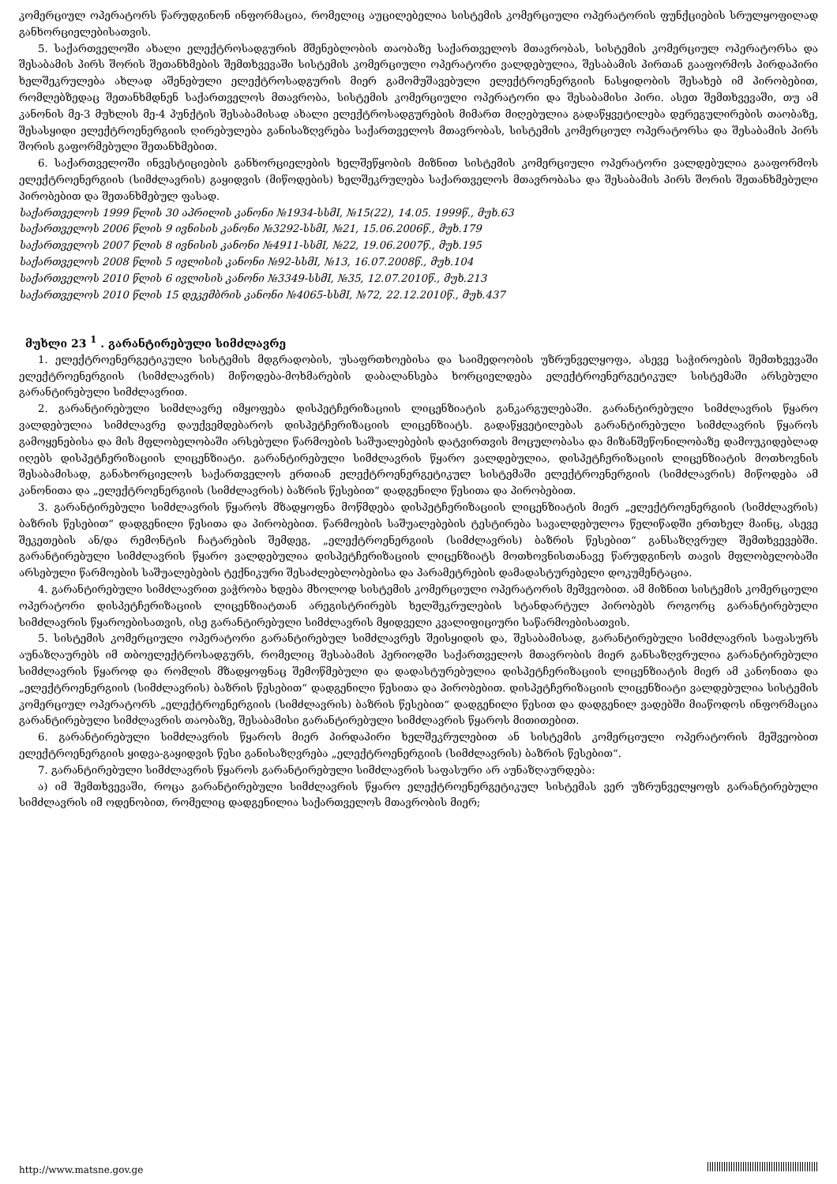კომერციულ ოპერატორს წარუდგინონ ინფორმაცია, რომელიც აუცილებელია სისტემის კომერციული ოპერატორის ფუნქციების სრულყოფილად განხორციელებისათვის.
5. საქართველოში ახალი ელექტროსადგურის მშენებლობის თაობაზე საქართველოს მთავრობას, სისტემის კომერციულ ოპერატორსა და შესაბამის პირს შორის შეთანხმების შემთხვევაში სისტემის კომერციული ოპერატორი ვალდებულია, შესაბამის პირთან გააფორმოს პირდაპირი ხელშეკრულება ახლად აშენებული ელექტროსადგურის მიერ გამომუშავებული ელექტროენერგიის ნასყიდობის შესახებ იმ პირობებით, რომლებზედაც შეთანხმდნენ საქართველოს მთავრობა, სისტემის კომერციული ოპერატორი და შესაბამისი პირი. ასეთ შემთხვევაში, თუ ამ კანონის მე-3 მუხლის მე-4 პუნქტის შესაბამისად ახალი ელექტროსადგურების მიმართ მიღებულია გადაწყვეტილება დერეგულირების თაობაზე, შესასყიდი ელექტროენერგიის ღირებულება განისაზღვრება საქართველოს მთავრობას, სისტემის კომერციულ ოპერატორსა და შესაბამის პირს შორის გაფორმებული შეთანხმებით.
6. საქართველოში ინვესტიციების განხორციელების ხელშეწყობის მიზნით სისტემის კომერციული ოპერატორი ვალდებულია გააფორმოს ელექტროენერგიის (სიმძლავრის) გაყიდვის (მიწოდების) ხელშეკრულება საქართველოს მთავრობასა და შესაბამის პირს შორის შეთანხმებული პირობებით და შეთანხმებულ ფასად.
საქართველოს 1999 წლის 30 აპრილის კანონი №1934-სსმI, №15(22), 14.05. 1999წ., მუხ.63
საქართველოს 2006 წლის 9 ივნისის კანონი №3292-სსმI, №21, 15.06.2006წ., მუხ.179
საქართველოს 2007 წლის 8 ივნისის კანონი №4911-სსმI, №22, 19.06.2007წ., მუხ.195
საქართველოს 2008 წლის 5 ივლისის კანონი №92-სსმI, №13, 16.07.2008წ., მუხ.104
საქართველოს 2010 წლის 6 ივლისის კანონი №3349-სსმI, №35, 12.07.2010წ., მუხ.213
საქართველოს 2010 წლის 15 დეკემბრის კანონი №4065-სსმI, №72, 22.12.2010წ., მუხ.437
მუხლი 23 <sup>1</sup> . გარანტირებული სიმძლავრე
1. ელექტროენერგეტიკული სისტემის მდგრადობის, უსაფრთხოებისა და საიმედოობის უზრუნველყოფა, ასევე საჭიროების შემთხვევაში ელექტროენერგიის (სიმძლავრის) მიწოდება-მოხმარების დაბალანსება ხორციელდება ელექტროენერგეტიკულ სისტემაში არსებული გარანტირებული სიმძლავრით.
2. გარანტირებული სიმძლავრე იმყოფება დისპეტჩერიზაციის ლიცენზიატის განკარგულებაში. გარანტირებული სიმძლავრის წყარო ვალდებულია სიმძლავრე დაუქვემდებაროს დისპეტჩერიზაციის ლიცენზიატს. გადაწყვეტილებას გარანტირებული სიმძლავრის წყაროს გამოყენებისა და მის მფლობელობაში არსებული წარმოების საშუალებების დატვირთვის მოცულობასა და მიზანშეწონილობაზე დამოუკიდებლად იღებს დისპეტჩერიზაციის ლიცენზიატი. გარანტირებული სიმძლავრის წყარო ვალდებულია, დისპეტჩერიზაციის ლიცენზიატის მოთხოვნის შესაბამისად, განახორციელოს საქართველოს ერთიან ელექტროენერგეტიკულ სისტემაში ელექტროენერგიის (სიმძლავრის) მიწოდება ამ კანონითა და „ელექტროენერგიის (სიმძლავრის) ბაზრის წესებით“ დადგენილი წესითა და პირობებით.
3. გარანტირებული სიმძლავრის წყაროს მზადყოფნა მოწმდება დისპეტჩერიზაციის ლიცენზიატის მიერ „ელექტროენერგიის (სიმძლავრის) ბაზრის წესებით“ დადგენილი წესითა და პირობებით. წარმოების საშუალებების ტესტირება სავალდებულოა წელიწადში ერთხელ მაინც, ასევე შეკეთების ან/და რემონტის ჩატარების შემდეგ, „ელექტროენერგიის (სიმძლავრის) ბაზრის წესებით“ განსაზღვრულ შემთხვევებში. გარანტირებული სიმძლავრის წყარო ვალდებულია დისპეტჩერიზაციის ლიცენზიატს მოთხოვნისთანავე წარუდგინოს თავის მფლობელობაში არსებული წარმოების საშუალებების ტექნიკური შესაძლებლობებისა და პარამეტრების დამადასტურებელი დოკუმენტაცია.
4. გარანტირებული სიმძლავრით ვაჭრობა ხდება მხოლოდ სისტემის კომერციული ოპერატორის მეშვეობით. ამ მიზნით სისტემის კომერციული ოპერატორი დისპეტჩერიზაციის ლიცენზიატთან არეგისტრირებს ხელშეკრულების სტანდარტულ პირობებს როგორც გარანტირებული სიმძლავრის წყაროებისათვის, ისე გარანტირებული სიმძლავრის მყიდველი კვალიფიციური საწარმოებისათვის.
5. სისტემის კომერციული ოპერატორი გარანტირებულ სიმძლავრეს შეისყიდის და, შესაბამისად, გარანტირებული სიმძლავრის საფასურს აუნაზღაურებს იმ თბოელექტროსადგურს, რომელიც შესაბამის პერიოდში საქართველოს მთავრობის მიერ განსაზღვრულია გარანტირებული სიმძლავრის წყაროდ და რომლის მზადყოფნაც შემოწმებული და დადასტურებულია დისპეტჩერიზაციის ლიცენზიატის მიერ ამ კანონითა და „ელექტროენერგიის (სიმძლავრის) ბაზრის წესებით“ დადგენილი წესითა და პირობებით. დისპეტჩერიზაციის ლიცენზიატი ვალდებულია სისტემის კომერციულ ოპერატორს „ელექტროენერგიის (სიმძლავრის) ბაზრის წესებით“ დადგენილი წესით და დადგენილ ვადებში მიაწოდოს ინფორმაცია გარანტირებული სიმძლავრის თაობაზე, შესაბამისი გარანტირებული სიმძლავრის წყაროს მითითებით.
6. გარანტირებული სიმძლავრის წყაროს მიერ პირდაპირი ხელშეკრულებით ან სისტემის კომერციული ოპერატორის მეშვეობით ელექტროენერგიის ყიდვა-გაყიდვის წესი განისაზღვრება „ელექტროენერგიის (სიმძლავრის) ბაზრის წესებით“.
7. გარანტირებული სიმძლავრის წყაროს გარანტირებული სიმძლავრის საფასური არ აუნაზღაურდება:
ა) იმ შემთხვევაში, როცა გარანტირებული სიმძლავრის წყარო ელექტროენერგეტიკულ სისტემას ვერ უზრუნველყოფს გარანტირებული სიმძლავრის იმ ოდენობით, რომელიც დადგენილია საქართველოს მთავრობის მიერ;
http://www.matsne.gov.ge